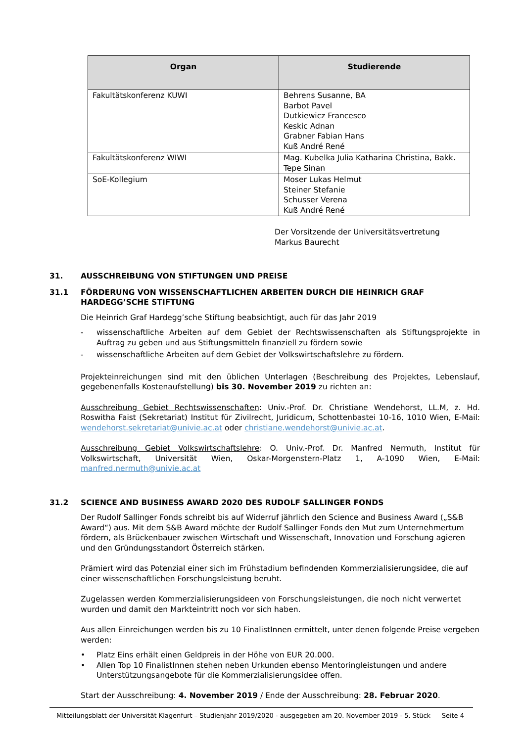| Organ | Studierende |
| --- | --- |
| Fakultätskonferenz KUWI | Behrens Susanne, BA Barbot Pavel Dutkiewicz Francesco Keskic Adnan Grabner Fabian Hans Kuß André René |
| Fakultätskonferenz WIWI | Mag. Kubelka Julia Katharina Christina, Bakk. Tepe Sinan |
| SoE-Kollegium | Moser Lukas Helmut Steiner Stefanie Schusser Verena Kuß André René |
Der Vorsitzende der Universitätsvertretung
Markus Baurecht
31. AUSSCHREIBUNG VON STIFTUNGEN UND PREISE
31.1 FÖRDERUNG VON WISSENSCHAFTLICHEN ARBEITEN DURCH DIE HEINRICH GRAF HARDEGG’SCHE STIFTUNG
Die Heinrich Graf Hardegg’sche Stiftung beabsichtigt, auch für das Jahr 2019
- wissenschaftliche Arbeiten auf dem Gebiet der Rechtswissenschaften als Stiftungsprojekte in Auftrag zu geben und aus Stiftungsmitteln finanziell zu fördern sowie
- wissenschaftliche Arbeiten auf dem Gebiet der Volkswirtschaftslehre zu fördern.
Projekteinreichungen sind mit den üblichen Unterlagen (Beschreibung des Projektes, Lebenslauf, gegebenenfalls Kostenaufstellung) bis 30. November 2019 zu richten an:
Ausschreibung Gebiet Rechtswissenschaften: Univ.-Prof. Dr. Christiane Wendehorst, LL.M, z. Hd. Roswitha Faist (Sekretariat) Institut für Zivilrecht, Juridicum, Schottenbastei 10-16, 1010 Wien, E-Mail: wendehorst.sekretariat@univie.ac.at oder christiane.wendehorst@univie.ac.at.
Ausschreibung Gebiet Volkswirtschaftslehre: O. Univ.-Prof. Dr. Manfred Nermuth, Institut für Volkswirtschaft, Universität Wien, Oskar-Morgenstern-Platz 1, A-1090 Wien, E-Mail: manfred.nermuth@univie.ac.at
31.2 SCIENCE AND BUSINESS AWARD 2020 DES RUDOLF SALLINGER FONDS
Der Rudolf Sallinger Fonds schreibt bis auf Widerruf jährlich den Science and Business Award („S&B Award“) aus. Mit dem S&B Award möchte der Rudolf Sallinger Fonds den Mut zum Unternehmertum fördern, als Brückenbauer zwischen Wirtschaft und Wissenschaft, Innovation und Forschung agieren und den Gründungsstandort Österreich stärken.
Prämiert wird das Potenzial einer sich im Frühstadium befindenden Kommerzialisierungsidee, die auf einer wissenschaftlichen Forschungsleistung beruht.
Zugelassen werden Kommerzialisierungsideen von Forschungsleistungen, die noch nicht verwertet wurden und damit den Markteintritt noch vor sich haben.
Aus allen Einreichungen werden bis zu 10 FinalistInnen ermittelt, unter denen folgende Preise vergeben werden:
• Platz Eins erhält einen Geldpreis in der Höhe von EUR 20.000.
• Allen Top 10 FinalistInnen stehen neben Urkunden ebenso Mentoringleistungen und andere Unterstützungsangebote für die Kommerzialisierungsidee offen.
Start der Ausschreibung: 4. November 2019 / Ende der Ausschreibung: 28. Februar 2020.
Mitteilungsblatt der Universität Klagenfurt – Studienjahr 2019/2020 - ausgegeben am 20. November 2019 - 5. Stück Seite 4